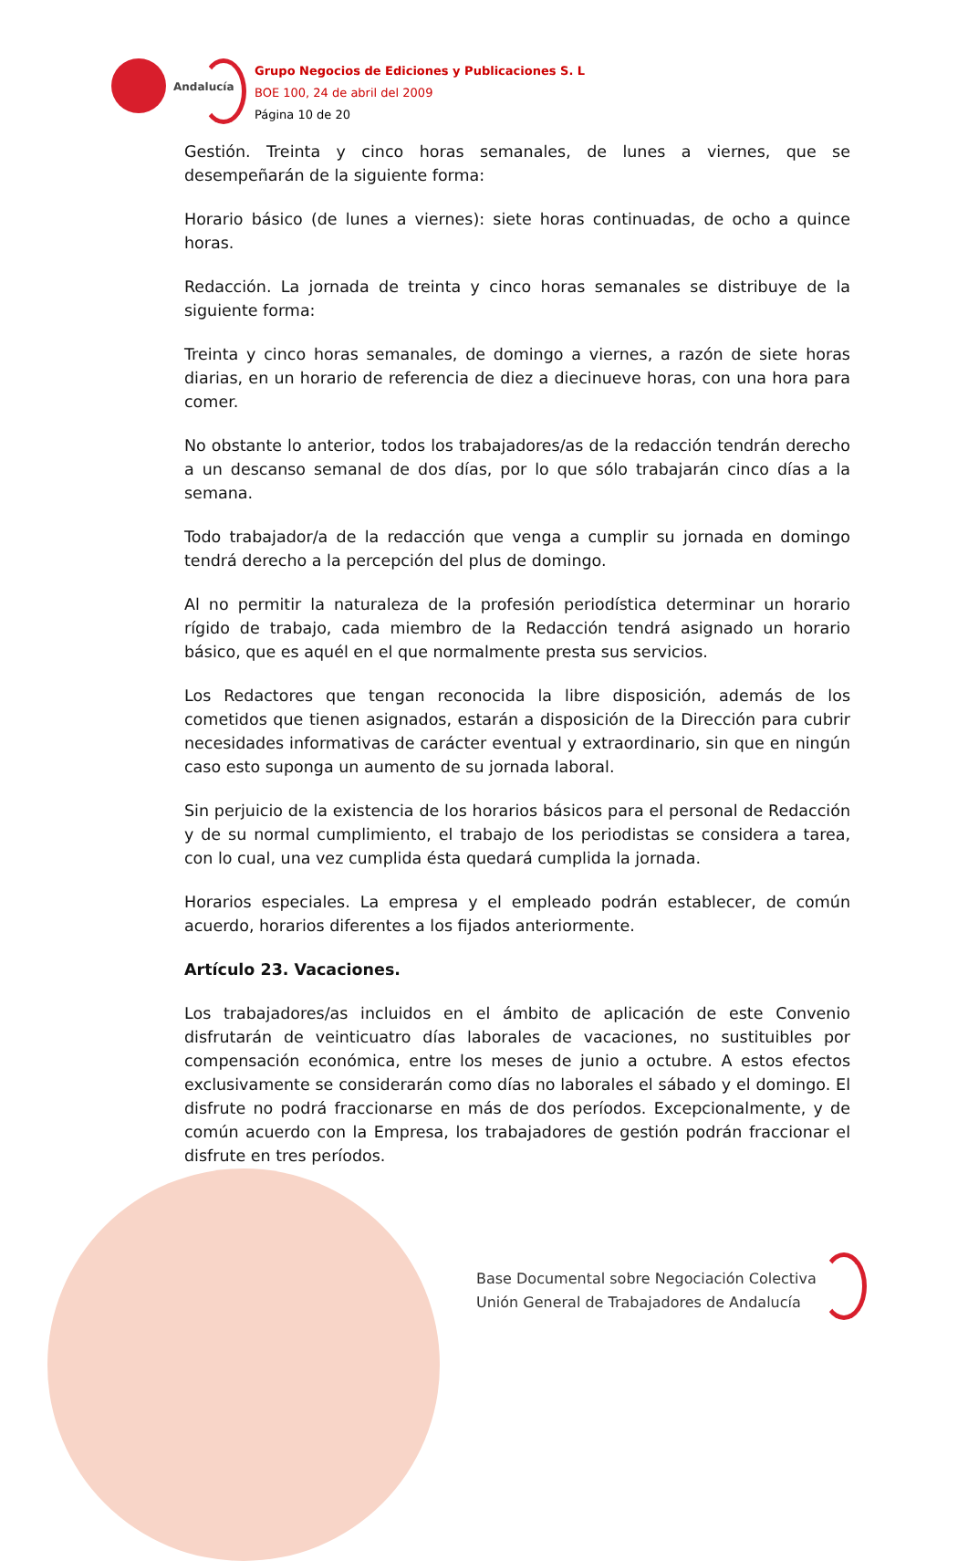Andalucía
Grupo Negocios de Ediciones y Publicaciones S. L
BOE 100, 24 de abril del 2009
Página 10 de 20
Gestión. Treinta y cinco horas semanales, de lunes a viernes, que se desempeñarán de la siguiente forma:
Horario básico (de lunes a viernes): siete horas continuadas, de ocho a quince horas.
Redacción. La jornada de treinta y cinco horas semanales se distribuye de la siguiente forma:
Treinta y cinco horas semanales, de domingo a viernes, a razón de siete horas diarias, en un horario de referencia de diez a diecinueve horas, con una hora para comer.
No obstante lo anterior, todos los trabajadores/as de la redacción tendrán derecho a un descanso semanal de dos días, por lo que sólo trabajarán cinco días a la semana.
Todo trabajador/a de la redacción que venga a cumplir su jornada en domingo tendrá derecho a la percepción del plus de domingo.
Al no permitir la naturaleza de la profesión periodística determinar un horario rígido de trabajo, cada miembro de la Redacción tendrá asignado un horario básico, que es aquél en el que normalmente presta sus servicios.
Los Redactores que tengan reconocida la libre disposición, además de los cometidos que tienen asignados, estarán a disposición de la Dirección para cubrir necesidades informativas de carácter eventual y extraordinario, sin que en ningún caso esto suponga un aumento de su jornada laboral.
Sin perjuicio de la existencia de los horarios básicos para el personal de Redacción y de su normal cumplimiento, el trabajo de los periodistas se considera a tarea, con lo cual, una vez cumplida ésta quedará cumplida la jornada.
Horarios especiales. La empresa y el empleado podrán establecer, de común acuerdo, horarios diferentes a los fijados anteriormente.
Artículo 23. Vacaciones.
Los trabajadores/as incluidos en el ámbito de aplicación de este Convenio disfrutarán de veinticuatro días laborales de vacaciones, no sustituibles por compensación económica, entre los meses de junio a octubre. A estos efectos exclusivamente se considerarán como días no laborales el sábado y el domingo. El disfrute no podrá fraccionarse en más de dos períodos. Excepcionalmente, y de común acuerdo con la Empresa, los trabajadores de gestión podrán fraccionar el disfrute en tres períodos.
Base Documental sobre Negociación Colectiva
Unión General de Trabajadores de Andalucía